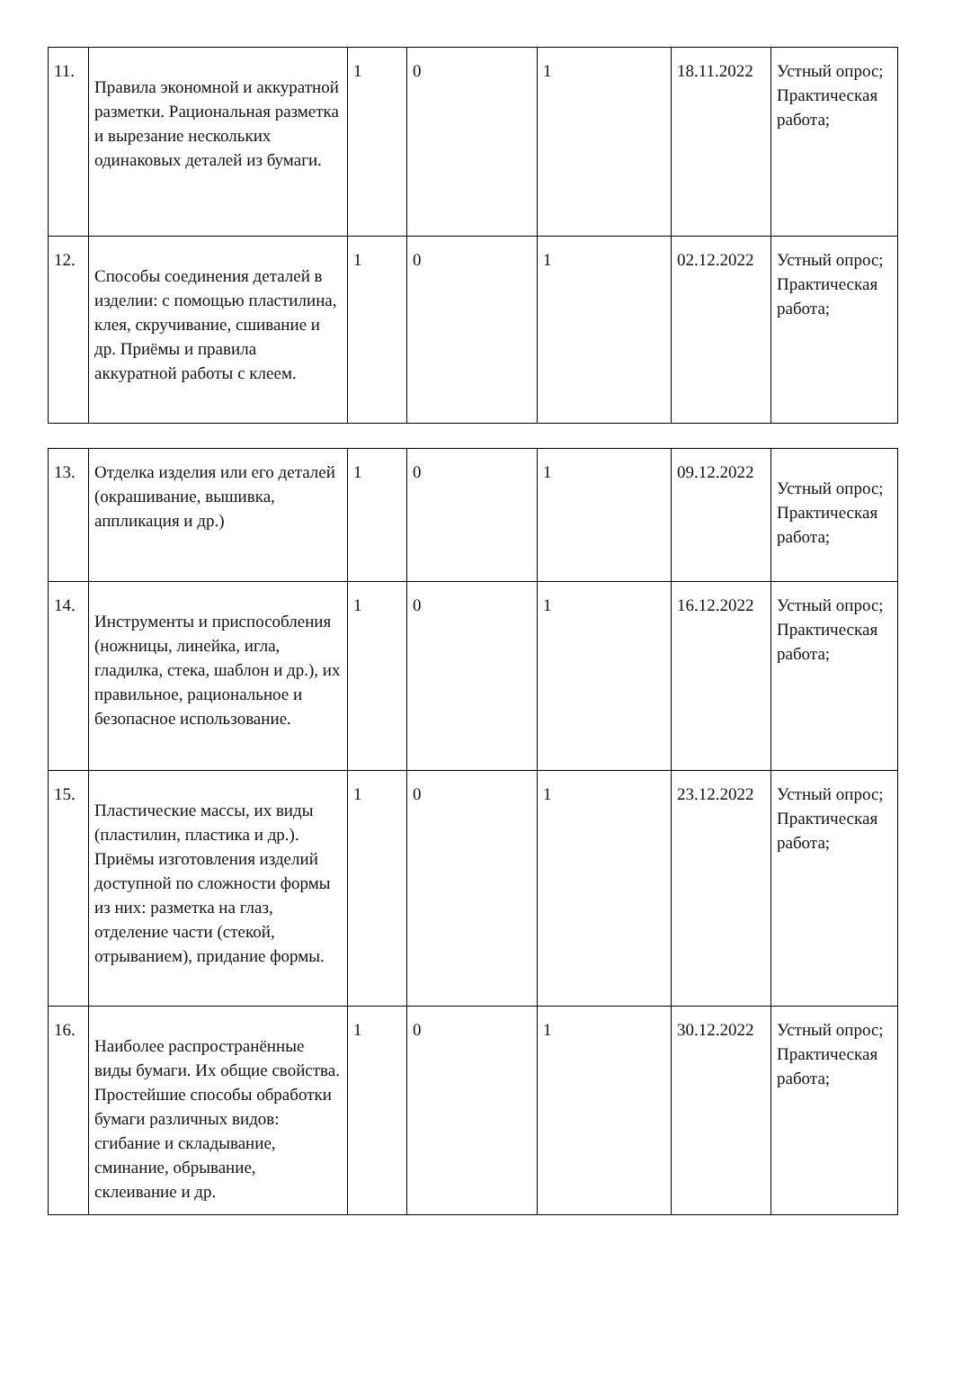| 11. | Правила экономной и аккуратной разметки. Рациональная разметка и вырезание нескольких одинаковых деталей из бумаги. | 1 | 0 | 1 | 18.11.2022 | Устный опрос; Практическая работа; |
| 12. | Способы соединения деталей в изделии: с помощью пластилина, клея, скручивание, сшивание и др. Приёмы и правила аккуратной работы с клеем. | 1 | 0 | 1 | 02.12.2022 | Устный опрос; Практическая работа; |
| 13. | Отделка изделия или его деталей (окрашивание, вышивка, аппликация и др.) | 1 | 0 | 1 | 09.12.2022 | Устный опрос; Практическая работа; |
| 14. | Инструменты и приспособления (ножницы, линейка, игла, гладилка, стека, шаблон и др.), их правильное, рациональное и безопасное использование. | 1 | 0 | 1 | 16.12.2022 | Устный опрос; Практическая работа; |
| 15. | Пластические массы, их виды (пластилин, пластика и др.). Приёмы изготовления изделий доступной по сложности формы из них: разметка на глаз, отделение части (стекой, отрыванием), придание формы. | 1 | 0 | 1 | 23.12.2022 | Устный опрос; Практическая работа; |
| 16. | Наиболее распространённые виды бумаги. Их общие свойства. Простейшие способы обработки бумаги различных видов: сгибание и складывание, сминание, обрывание, склеивание и др. | 1 | 0 | 1 | 30.12.2022 | Устный опрос; Практическая работа; |